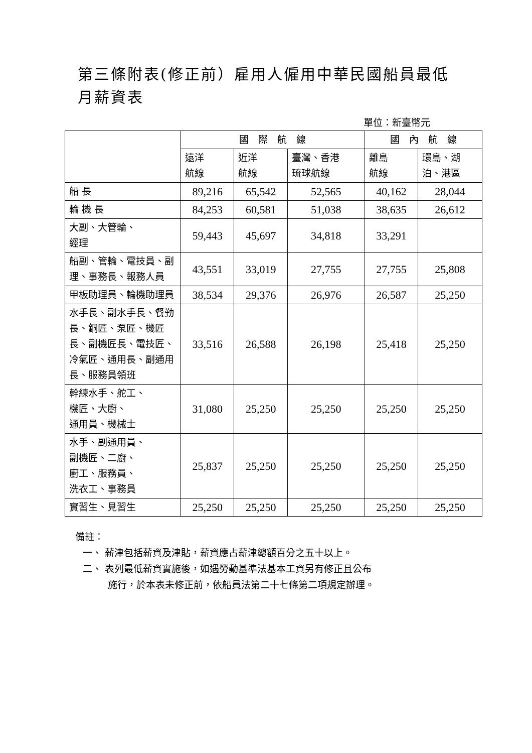第三條附表(修正前）雇用人僱用中華民國船員最低月薪資表
單位：新臺幣元
| | 國 際 航 線 | | | 國 內 航 線 | |
| --- | --- | --- | --- | --- | --- |
| | 遠洋 航線 | 近洋 航線 | 臺灣、香港 琉球航線 | 離島 航線 | 環島、湖 泊、港區 |
| 船 長 | 89,216 | 65,542 | 52,565 | 40,162 | 28,044 |
| 輪 機 長 | 84,253 | 60,581 | 51,038 | 38,635 | 26,612 |
| 大副、大管輪、 經理 | 59,443 | 45,697 | 34,818 | 33,291 | |
| 船副、管輪、電技員、副理、事務長、報務人員 | 43,551 | 33,019 | 27,755 | 27,755 | 25,808 |
| 甲板助理員、輪機助理員 | 38,534 | 29,376 | 26,976 | 26,587 | 25,250 |
| 水手長、副水手長、餐勤長、銅匠、泵匠、機匠長、副機匠長、電技匠、冷氣匠、通用長、副通用長、服務員領班 | 33,516 | 26,588 | 26,198 | 25,418 | 25,250 |
| 幹練水手、舵工、 機匠、大廚、 通用員、機械士 | 31,080 | 25,250 | 25,250 | 25,250 | 25,250 |
| 水手、副通用員、 副機匠、二廚、 廚工、服務員、 洗衣工、事務員 | 25,837 | 25,250 | 25,250 | 25,250 | 25,250 |
| 實習生、見習生 | 25,250 | 25,250 | 25,250 | 25,250 | 25,250 |
備註：
一、 薪津包括薪資及津貼，薪資應占薪津總額百分之五十以上。
二、 表列最低薪資實施後，如遇勞動基準法基本工資另有修正且公布
施行，於本表未修正前，依船員法第二十七條第二項規定辦理。